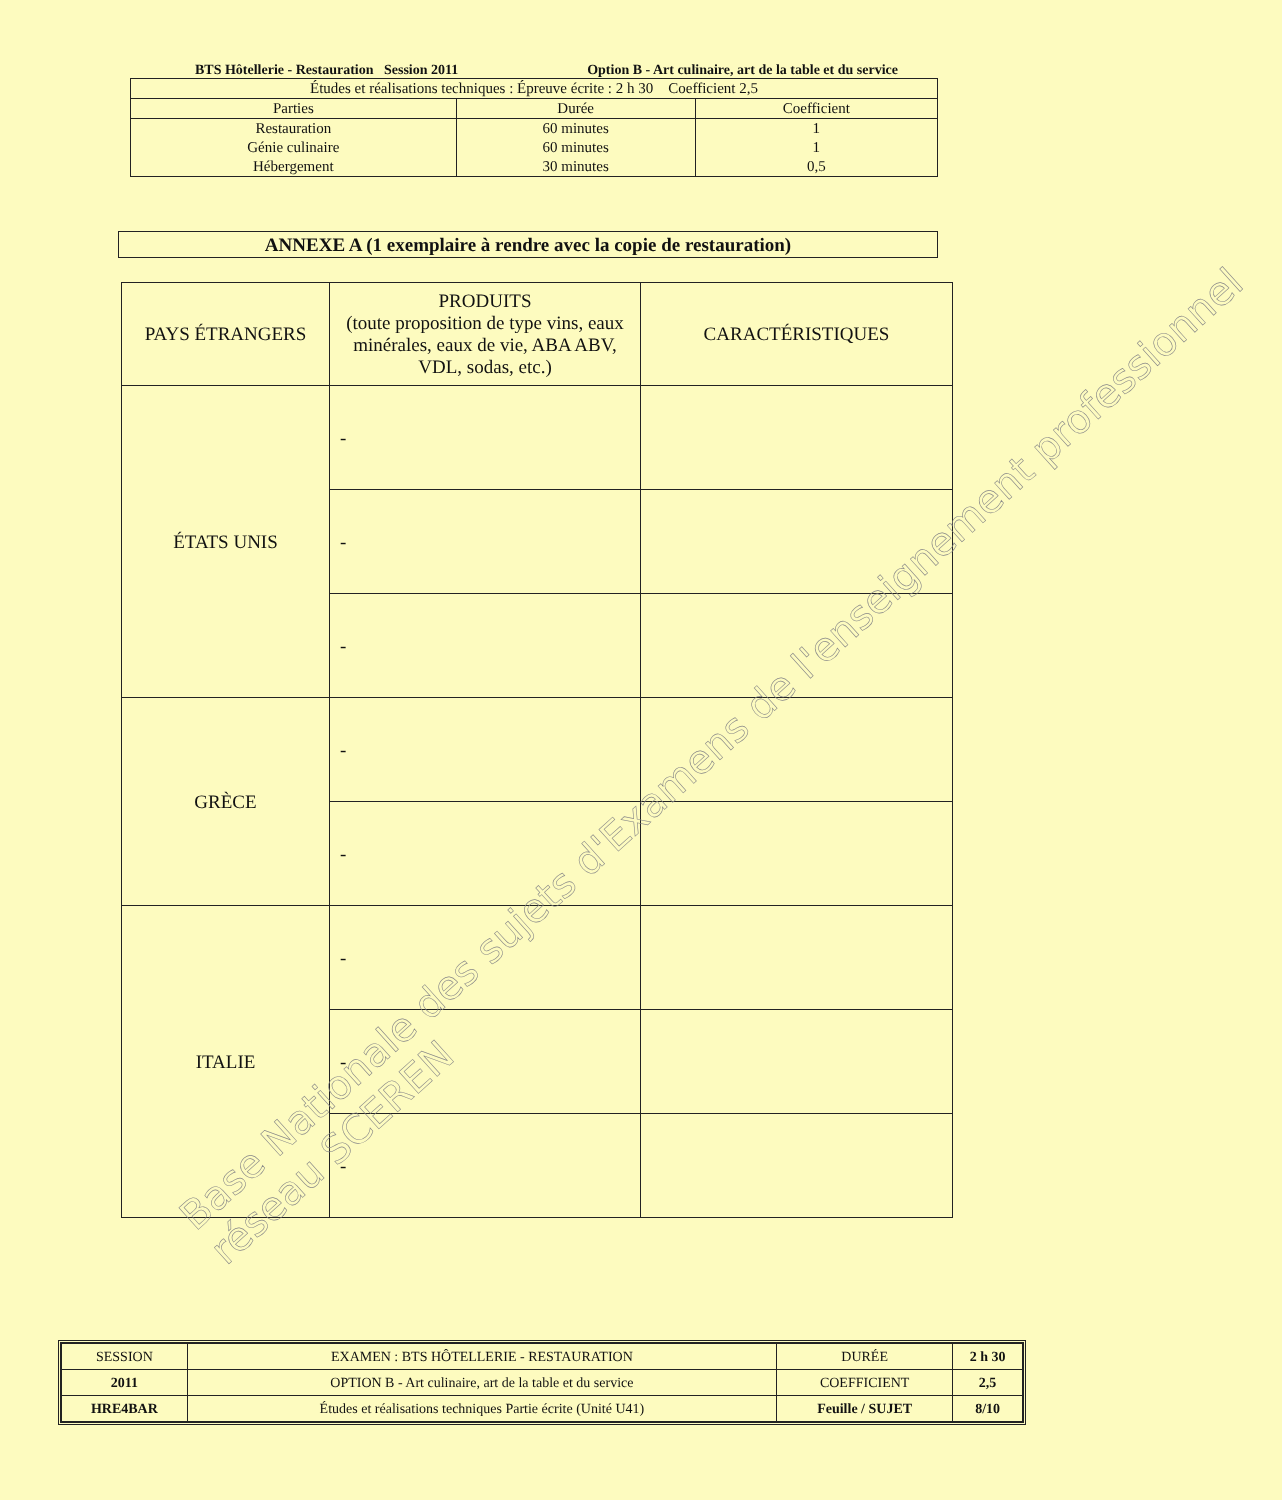BTS Hôtellerie - Restauration Session 2011 Option B - Art culinaire, art de la table et du service
| Études et réalisations techniques : Épreuve écrite : 2 h 30 Coefficient 2,5 | | |
| Parties | Durée | Coefficient |
| Restauration Génie culinaire Hébergement | 60 minutes 60 minutes 30 minutes | 1 1 0,5 |
ANNEXE A (1 exemplaire à rendre avec la copie de restauration)
| PAYS ÉTRANGERS | PRODUITS (toute proposition de type vins, eaux minérales, eaux de vie, ABA ABV, VDL, sodas, etc.) | CARACTÉRISTIQUES |
| --- | --- | --- |
| ÉTATS UNIS | - | |
| | - | |
| | - | |
| GRÈCE | - | |
| | - | |
| ITALIE | - | |
| | - | |
| | - | |
| SESSION | EXAMEN : BTS HÔTELLERIE - RESTAURATION | DURÉE | 2 h 30 |
| 2011 | OPTION B - Art culinaire, art de la table et du service | COEFFICIENT | 2,5 |
| HRE4BAR | Études et réalisations techniques Partie écrite (Unité U41) | Feuille / SUJET | 8/10 |
Base Nationale des sujets d'Examens de l'enseignement professionnel
réseau SCEREN